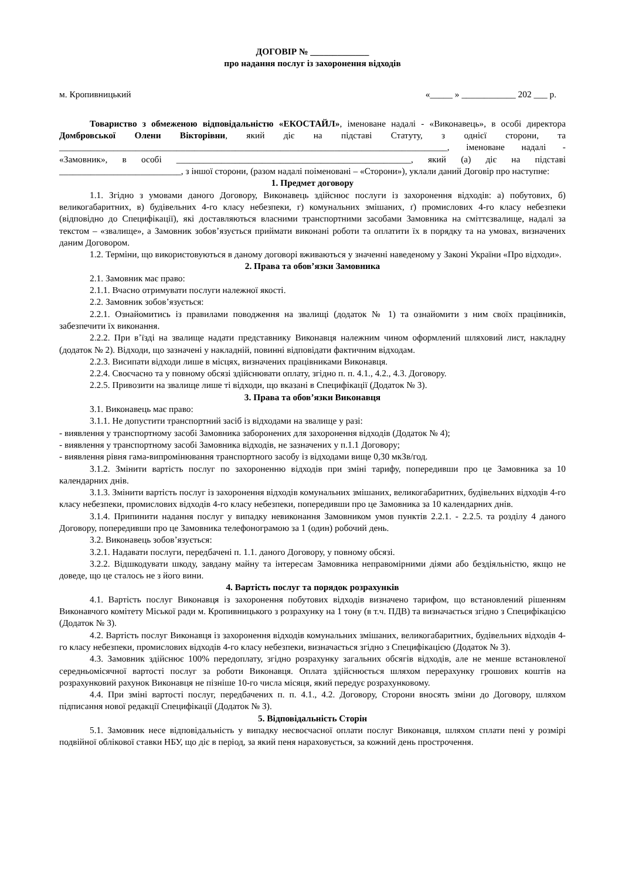ДОГОВІР № _____________
про надання послуг із захоронення відходів
м. Кропивницький «_____ » ____________ 202 ___ р.
Товариство з обмеженою відповідальністю «ЕКОСТАЙЛ», іменоване надалі - «Виконавець», в особі директора Домбровської Олени Вікторівни, який діє на підставі Статуту, з однієї сторони, та ______________________________________________________________________________________, іменоване надалі - «Замовник», в особі ____________________________________________________, який (а) діє на підставі ___________________________, з іншої сторони, (разом надалі поіменовані – «Сторони»), уклали даний Договір про наступне:
1. Предмет договору
1.1. Згідно з умовами даного Договору, Виконавець здійснює послуги із захоронення відходів: а) побутових, б) великогабаритних, в) будівельних 4-го класу небезпеки, г) комунальних змішаних, ґ) промислових 4-го класу небезпеки (відповідно до Специфікації), які доставляються власними транспортними засобами Замовника на сміттєзвалище, надалі за текстом – «звалище», а Замовник зобов’язується приймати виконані роботи та оплатити їх в порядку та на умовах, визначених даним Договором.
1.2. Терміни, що використовуються в даному договорі вживаються у значенні наведеному у Законі України «Про відходи».
2. Права та обов’язки Замовника
2.1. Замовник має право:
2.1.1. Вчасно отримувати послуги належної якості.
2.2. Замовник зобов’язується:
2.2.1. Ознайомитись із правилами поводження на звалищі (додаток № 1) та ознайомити з ним своїх працівників, забезпечити їх виконання.
2.2.2. При в’їзді на звалище надати представнику Виконавця належним чином оформлений шляховий лист, накладну (додаток № 2). Відходи, що зазначені у накладній, повинні відповідати фактичним відходам.
2.2.3. Висипати відходи лише в місцях, визначених працівниками Виконавця.
2.2.4. Своєчасно та у повному обсязі здійснювати оплату, згідно п. п. 4.1., 4.2., 4.3. Договору.
2.2.5. Привозити на звалище лише ті відходи, що вказані в Специфікації (Додаток № 3).
3. Права та обов’язки Виконавця
3.1. Виконавець має право:
3.1.1. Не допустити транспортний засіб із відходами на звалище у разі:
- виявлення у транспортному засобі Замовника заборонених для захоронення відходів (Додаток № 4);
- виявлення у транспортному засобі Замовника відходів, не зазначених у п.1.1 Договору;
- виявлення рівня гама-випромінювання транспортного засобу із відходами вище 0,30 мкЗв/год.
3.1.2. Змінити вартість послуг по захороненню відходів при зміні тарифу, попередивши про це Замовника за 10 календарних днів.
3.1.3. Змінити вартість послуг із захоронення відходів комунальних змішаних, великогабаритних, будівельних відходів 4-го класу небезпеки, промислових відходів 4-го класу небезпеки, попередивши про це Замовника за 10 календарних днів.
3.1.4. Припинити надання послуг у випадку невиконання Замовником умов пунктів 2.2.1. - 2.2.5. та розділу 4 даного Договору, попередивши про це Замовника телефонограмою за 1 (один) робочий день.
3.2. Виконавець зобов’язується:
3.2.1. Надавати послуги, передбачені п. 1.1. даного Договору, у повному обсязі.
3.2.2. Відшкодувати шкоду, завдану майну та інтересам Замовника неправомірними діями або бездіяльністю, якщо не доведе, що це сталось не з його вини.
4. Вартість послуг та порядок розрахунків
4.1. Вартість послуг Виконавця із захоронення побутових відходів визначено тарифом, що встановлений рішенням Виконавчого комітету Міської ради м. Кропивницького з розрахунку на 1 тону (в т.ч. ПДВ) та визначається згідно з Специфікацією (Додаток № 3).
4.2. Вартість послуг Виконавця із захоронення відходів комунальних змішаних, великогабаритних, будівельних відходів 4-го класу небезпеки, промислових відходів 4-го класу небезпеки, визначається згідно з Специфікацією (Додаток № 3).
4.3. Замовник здійснює 100% передоплату, згідно розрахунку загальних обсягів відходів, але не менше встановленої середньомісячної вартості послуг за роботи Виконавця. Оплата здійснюється шляхом перерахунку грошових коштів на розрахунковий рахунок Виконавця не пізніше 10-го числа місяця, який передує розрахунковому.
4.4. При зміні вартості послуг, передбачених п. п. 4.1., 4.2. Договору, Сторони вносять зміни до Договору, шляхом підписання нової редакції Специфікації (Додаток № 3).
5. Відповідальність Сторін
5.1. Замовник несе відповідальність у випадку несвоєчасної оплати послуг Виконавця, шляхом сплати пені у розмірі подвійної облікової ставки НБУ, що діє в період, за який пеня нараховується, за кожний день прострочення.